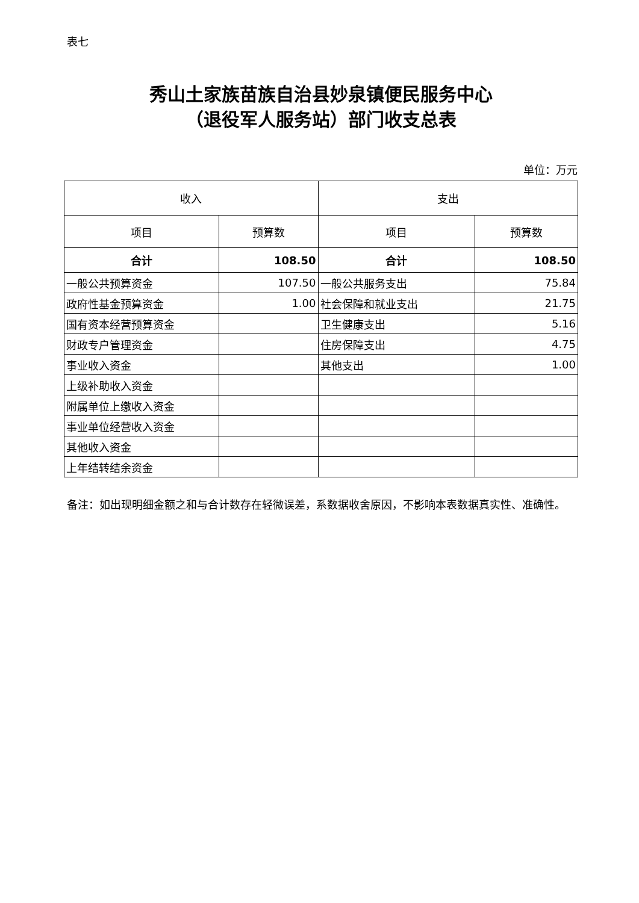表七
秀山土家族苗族自治县妙泉镇便民服务中心
（退役军人服务站）部门收支总表
单位：万元
| 收入 | | 支出 | |
| --- | --- | --- | --- |
| 项目 | 预算数 | 项目 | 预算数 |
| 合计 | 108.50 | 合计 | 108.50 |
| 一般公共预算资金 | 107.50 | 一般公共服务支出 | 75.84 |
| 政府性基金预算资金 | 1.00 | 社会保障和就业支出 | 21.75 |
| 国有资本经营预算资金 | | 卫生健康支出 | 5.16 |
| 财政专户管理资金 | | 住房保障支出 | 4.75 |
| 事业收入资金 | | 其他支出 | 1.00 |
| 上级补助收入资金 | | | |
| 附属单位上缴收入资金 | | | |
| 事业单位经营收入资金 | | | |
| 其他收入资金 | | | |
| 上年结转结余资金 | | | |
备注：如出现明细金额之和与合计数存在轻微误差，系数据收舍原因，不影响本表数据真实性、准确性。